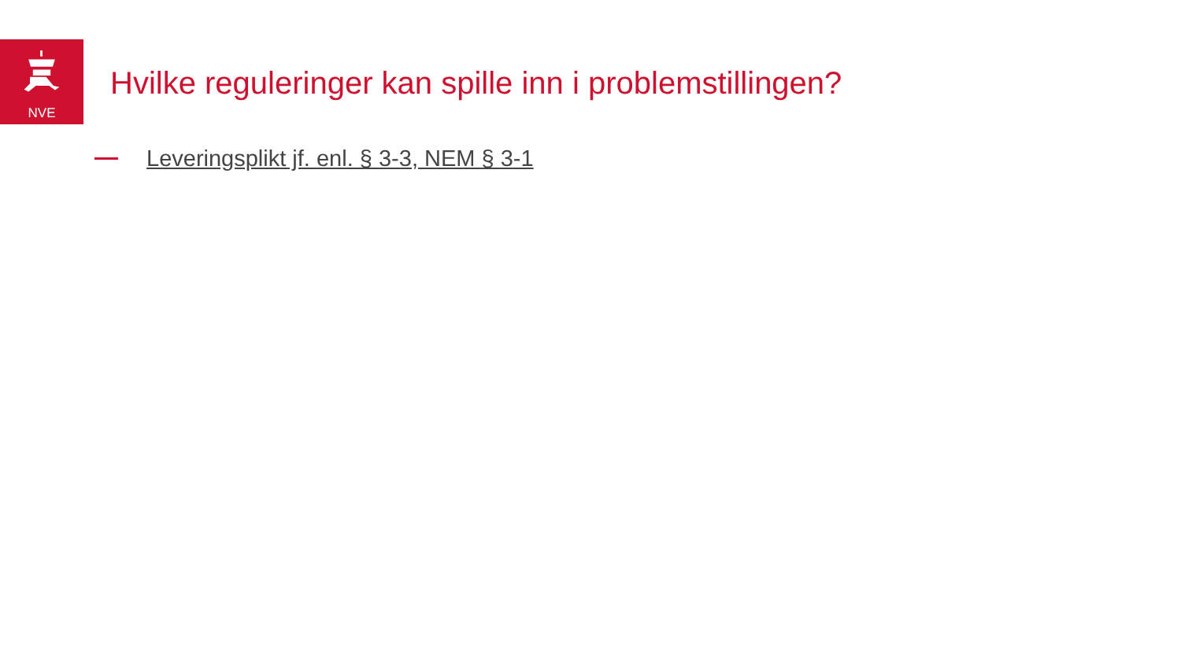NVE
Hvilke reguleringer kan spille inn i problemstillingen?
Leveringsplikt jf. enl. § 3-3, NEM § 3-1